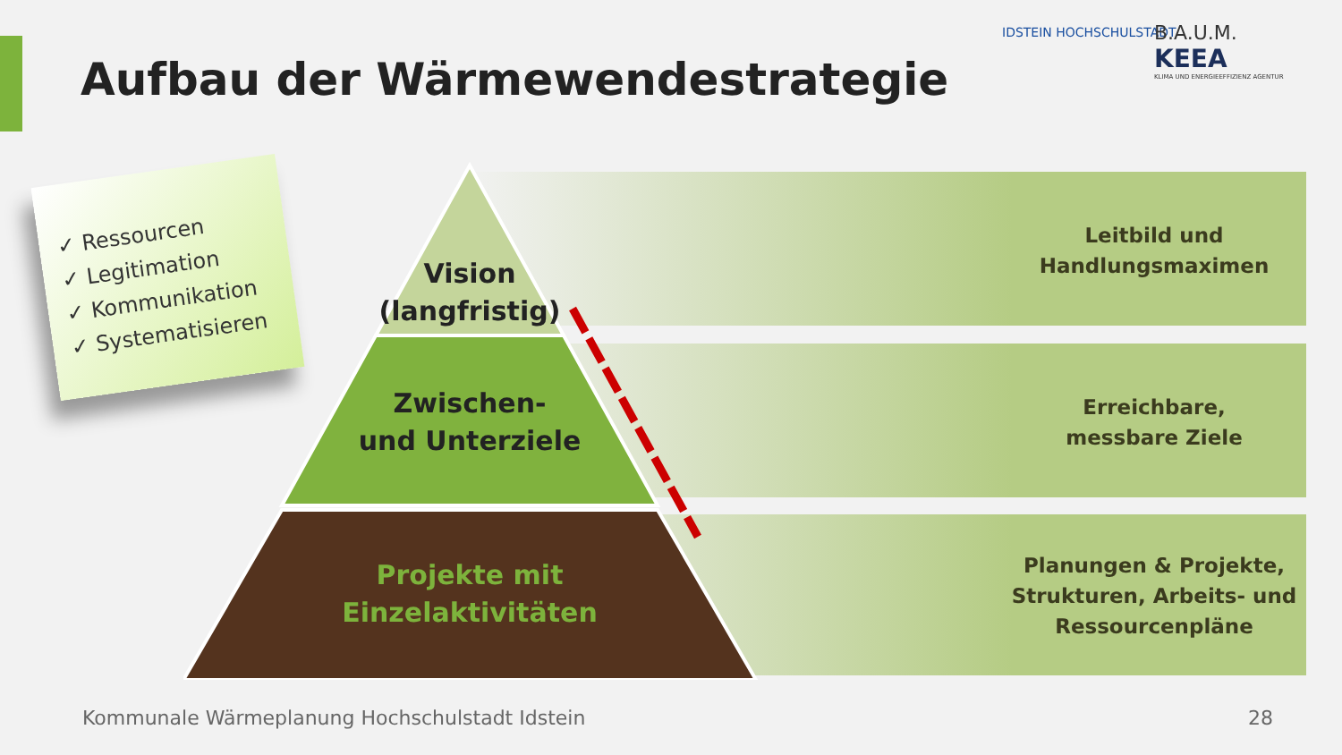Aufbau der Wärmewendestrategie
IDSTEIN HOCHSCHULSTADT
B.A.U.M.
KEEA
KLIMA UND ENERGIEEFFIZIENZ AGENTUR
✓ Ressourcen
✓ Legitimation
✓ Kommunikation
✓ Systematisieren
Leitbild und
Handlungsmaximen
Erreichbare,
messbare Ziele
Planungen & Projekte,
Strukturen, Arbeits- und
Ressourcenpläne
Vision
(langfristig)
Zwischen-
und Unterziele
Projekte mit
Einzelaktivitäten
Kommunale Wärmeplanung Hochschulstadt Idstein
28